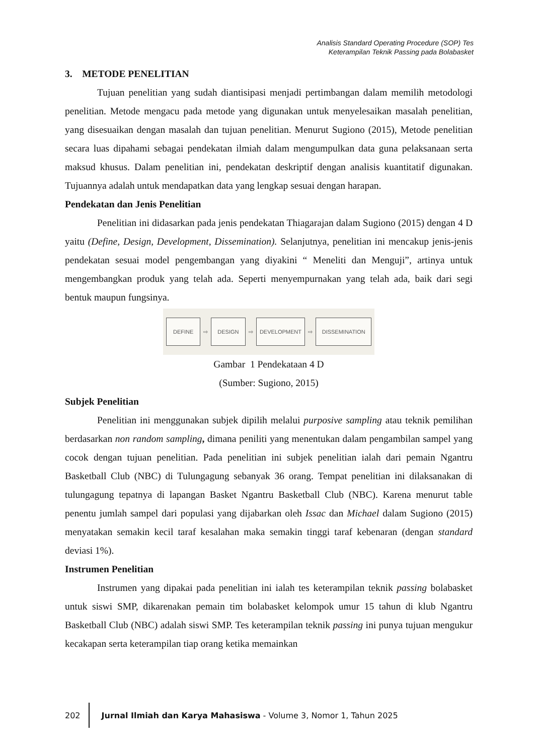Analisis Standard Operating Procedure (SOP) Tes
Keterampilan Teknik Passing pada Bolabasket
3. METODE PENELITIAN
Tujuan penelitian yang sudah diantisipasi menjadi pertimbangan dalam memilih metodologi penelitian. Metode mengacu pada metode yang digunakan untuk menyelesaikan masalah penelitian, yang disesuaikan dengan masalah dan tujuan penelitian. Menurut Sugiono (2015), Metode penelitian secara luas dipahami sebagai pendekatan ilmiah dalam mengumpulkan data guna pelaksanaan serta maksud khusus. Dalam penelitian ini, pendekatan deskriptif dengan analisis kuantitatif digunakan. Tujuannya adalah untuk mendapatkan data yang lengkap sesuai dengan harapan.
Pendekatan dan Jenis Penelitian
Penelitian ini didasarkan pada jenis pendekatan Thiagarajan dalam Sugiono (2015) dengan 4 D yaitu (Define, Design, Development, Dissemination). Selanjutnya, penelitian ini mencakup jenis-jenis pendekatan sesuai model pengembangan yang diyakini “ Meneliti dan Menguji”, artinya untuk mengembangkan produk yang telah ada. Seperti menyempurnakan yang telah ada, baik dari segi bentuk maupun fungsinya.
DEFINE
⇨
DESIGN
⇨
DEVELOPMENT
⇨
DISSEMINATION
Gambar 1 Pendekataan 4 D
(Sumber: Sugiono, 2015)
Subjek Penelitian
Penelitian ini menggunakan subjek dipilih melalui purposive sampling atau teknik pemilihan berdasarkan non random sampling, dimana peniliti yang menentukan dalam pengambilan sampel yang cocok dengan tujuan penelitian. Pada penelitian ini subjek penelitian ialah dari pemain Ngantru Basketball Club (NBC) di Tulungagung sebanyak 36 orang. Tempat penelitian ini dilaksanakan di tulungagung tepatnya di lapangan Basket Ngantru Basketball Club (NBC). Karena menurut table penentu jumlah sampel dari populasi yang dijabarkan oleh Issac dan Michael dalam Sugiono (2015) menyatakan semakin kecil taraf kesalahan maka semakin tinggi taraf kebenaran (dengan standard deviasi 1%).
Instrumen Penelitian
Instrumen yang dipakai pada penelitian ini ialah tes keterampilan teknik passing bolabasket untuk siswi SMP, dikarenakan pemain tim bolabasket kelompok umur 15 tahun di klub Ngantru Basketball Club (NBC) adalah siswi SMP. Tes keterampilan teknik passing ini punya tujuan mengukur kecakapan serta keterampilan tiap orang ketika memainkan
202 Jurnal Ilmiah dan Karya Mahasiswa - Volume 3, Nomor 1, Tahun 2025